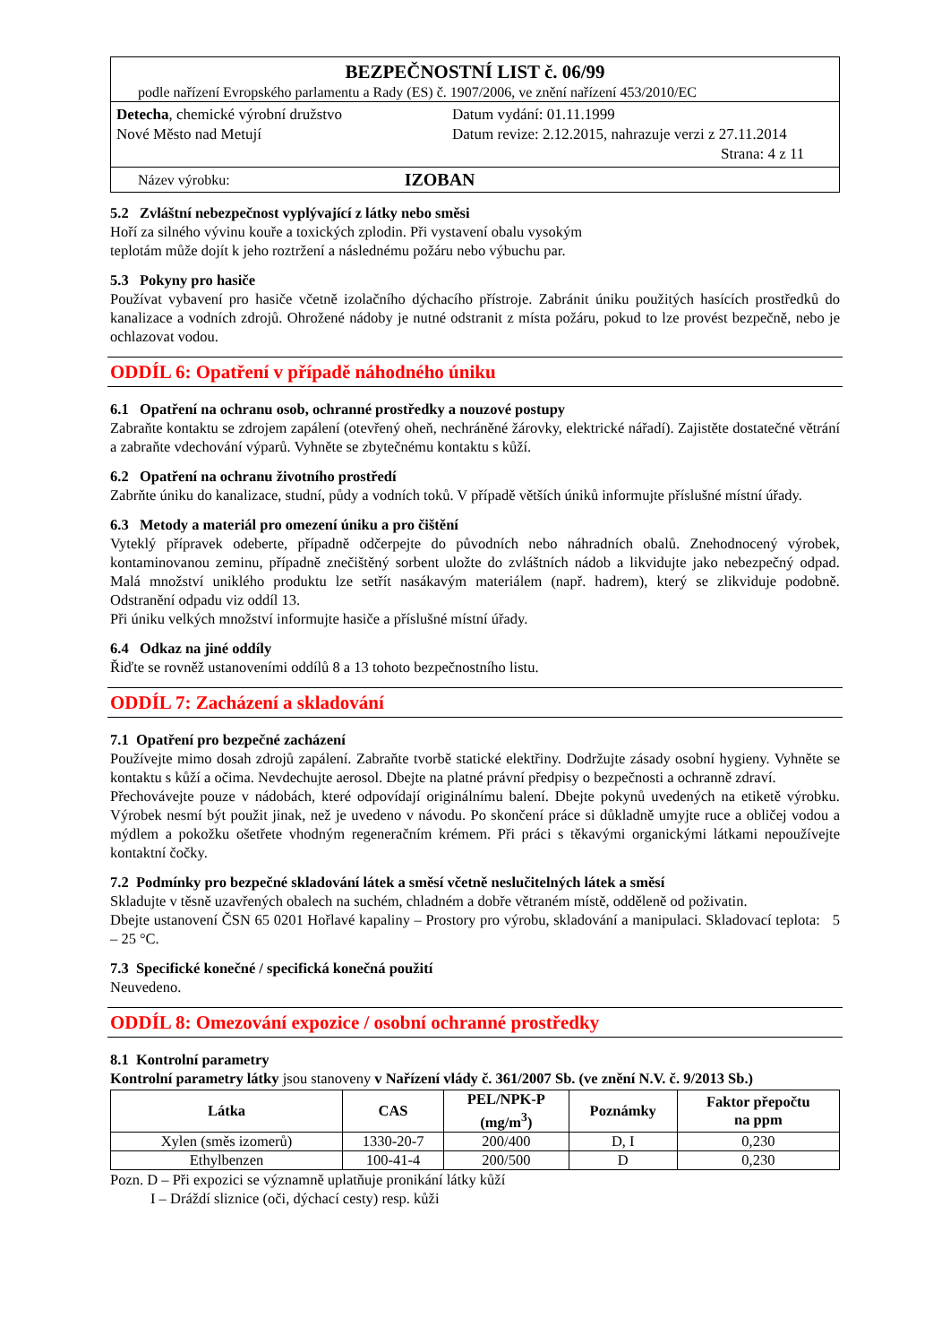BEZPEČNOSTNÍ LIST č. 06/99
podle nařízení Evropského parlamentu a Rady (ES) č. 1907/2006, ve znění nařízení 453/2010/EC
Detecha, chemické výrobní družstvo
Nové Město nad Metují
Datum vydání: 01.11.1999
Datum revize: 2.12.2015, nahrazuje verzi z 27.11.2014
Strana: 4 z 11
Název výrobku: IZOBAN
5.2 Zvláštní nebezpečnost vyplývající z látky nebo směsi
Hoří za silného vývinu kouře a toxických zplodin. Při vystavení obalu vysokým
teplotám může dojít k jeho roztržení a následnému požáru nebo výbuchu par.
5.3 Pokyny pro hasiče
Používat vybavení pro hasiče včetně izolačního dýchacího přístroje. Zabránit úniku použitých hasících prostředků do kanalizace a vodních zdrojů. Ohrožené nádoby je nutné odstranit z místa požáru, pokud to lze provést bezpečně, nebo je ochlazovat vodou.
ODDÍL 6: Opatření v případě náhodného úniku
6.1 Opatření na ochranu osob, ochranné prostředky a nouzové postupy
Zabraňte kontaktu se zdrojem zapálení (otevřený oheň, nechráněné žárovky, elektrické nářadí). Zajistěte dostatečné větrání a zabraňte vdechování výparů. Vyhněte se zbytečnému kontaktu s kůží.
6.2 Opatření na ochranu životního prostředí
Zabrňte úniku do kanalizace, studní, půdy a vodních toků. V případě větších úniků informujte příslušné místní úřady.
6.3 Metody a materiál pro omezení úniku a pro čištění
Vyteklý přípravek odeberte, případně odčerpejte do původních nebo náhradních obalů. Znehodnocený výrobek, kontaminovanou zeminu, případně znečištěný sorbent uložte do zvláštních nádob a likvidujte jako nebezpečný odpad. Malá množství uniklého produktu lze setřít nasákavým materiálem (např. hadrem), který se zlikviduje podobně. Odstranění odpadu viz oddíl 13.
Při úniku velkých množství informujte hasiče a příslušné místní úřady.
6.4 Odkaz na jiné oddíly
Řiďte se rovněž ustanoveními oddílů 8 a 13 tohoto bezpečnostního listu.
ODDÍL 7: Zacházení a skladování
7.1 Opatření pro bezpečné zacházení
Používejte mimo dosah zdrojů zapálení. Zabraňte tvorbě statické elektřiny. Dodržujte zásady osobní hygieny. Vyhněte se kontaktu s kůží a očima. Nevdechujte aerosol. Dbejte na platné právní předpisy o bezpečnosti a ochranně zdraví.
Přechovávejte pouze v nádobách, které odpovídají originálnímu balení. Dbejte pokynů uvedených na etiketě výrobku. Výrobek nesmí být použit jinak, než je uvedeno v návodu. Po skončení práce si důkladně umyjte ruce a obličej vodou a mýdlem a pokožku ošetřete vhodným regeneračním krémem. Při práci s těkavými organickými látkami nepoužívejte kontaktní čočky.
7.2 Podmínky pro bezpečné skladování látek a směsí včetně neslučitelných látek a směsí
Skladujte v těsně uzavřených obalech na suchém, chladném a dobře větraném místě, odděleně od poživatin.
Dbejte ustanovení ČSN 65 0201 Hořlavé kapaliny – Prostory pro výrobu, skladování a manipulaci. Skladovací teplota: 5 – 25 °C.
7.3 Specifické konečné / specifická konečná použití
Neuvedeno.
ODDÍL 8: Omezování expozice / osobní ochranné prostředky
8.1 Kontrolní parametry
Kontrolní parametry látky jsou stanoveny v Nařízení vlády č. 361/2007 Sb. (ve znění N.V. č. 9/2013 Sb.)
| Látka | CAS | PEL/NPK-P (mg/m<sup>3</sup>) | Poznámky | Faktor přepočtu na ppm |
| --- | --- | --- | --- | --- |
| Xylen (směs izomerů) | 1330-20-7 | 200/400 | D, I | 0,230 |
| Ethylbenzen | 100-41-4 | 200/500 | D | 0,230 |
Pozn. D – Při expozici se významně uplatňuje pronikání látky kůží
I – Dráždí sliznice (oči, dýchací cesty) resp. kůži